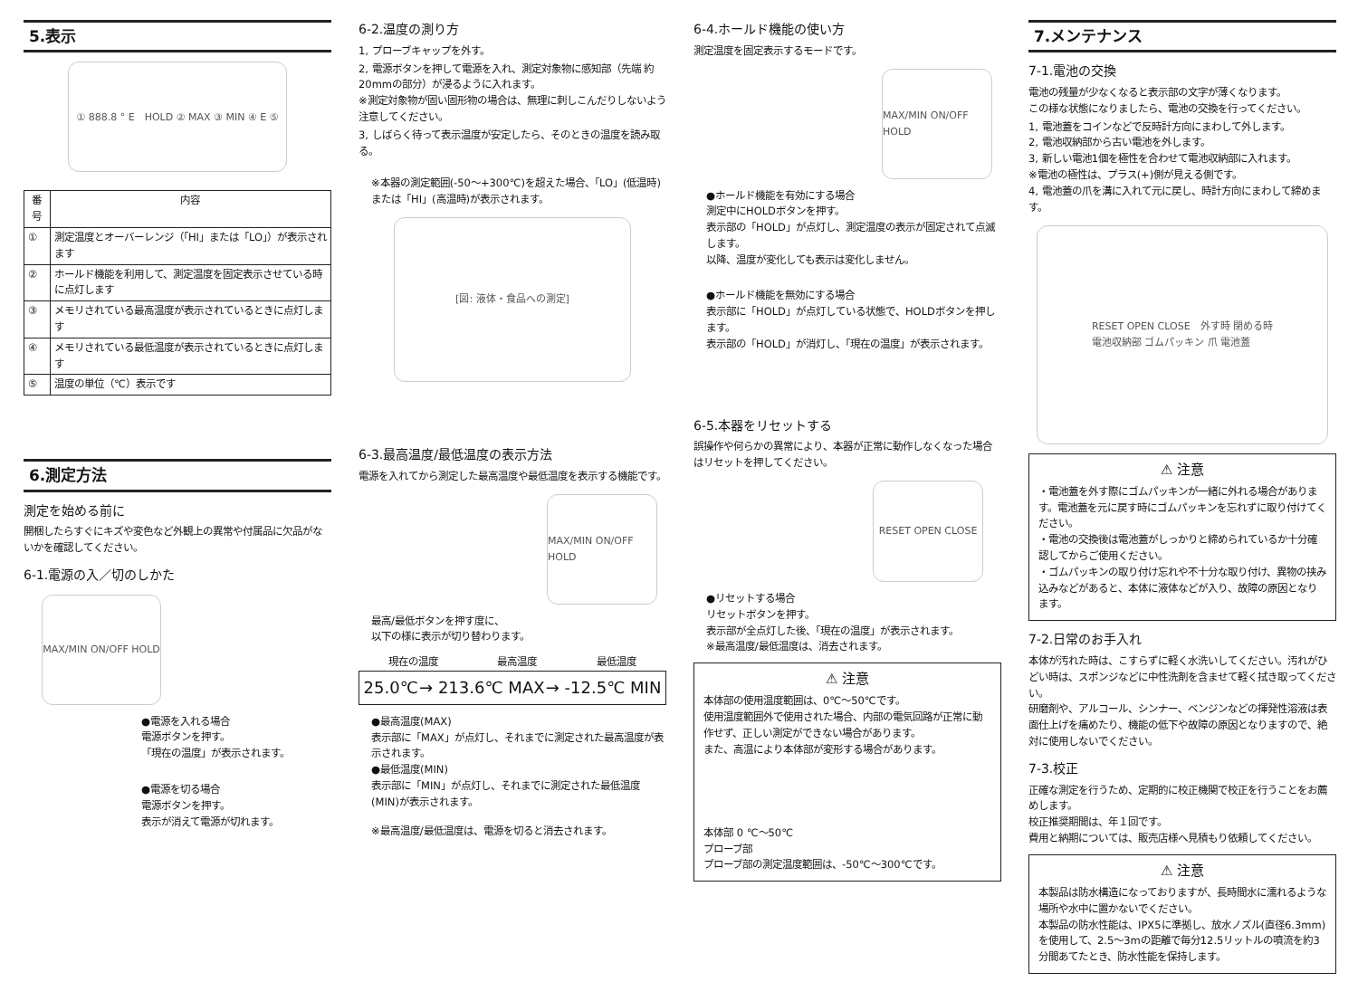5.表示
① 888.8 ° E　HOLD ② MAX ③ MIN ④ E ⑤
| 番号 | 内容 |
| --- | --- |
| ① | 測定温度とオーバーレンジ（「HI」または「LO」）が表示されます |
| ② | ホールド機能を利用して、測定温度を固定表示させている時に点灯します |
| ③ | メモリされている最高温度が表示されているときに点灯します |
| ④ | メモリされている最低温度が表示されているときに点灯します |
| ⑤ | 温度の単位（℃）表示です |
6.測定方法
測定を始める前に
開梱したらすぐにキズや変色など外観上の異常や付属品に欠品がないかを確認してください。
6-1.電源の入／切のしかた
MAX/MIN ON/OFF HOLD
●電源を入れる場合
電源ボタンを押す。
「現在の温度」が表示されます。
●電源を切る場合
電源ボタンを押す。
表示が消えて電源が切れます。
6-2.温度の測り方
1, プローブキャップを外す。
2, 電源ボタンを押して電源を入れ、測定対象物に感知部（先端 約20mmの部分）が浸るように入れます。
※測定対象物が固い固形物の場合は、無理に刺しこんだりしないよう注意してください。
3, しばらく待って表示温度が安定したら、そのときの温度を読み取る。
※本器の測定範囲(-50～+300℃)を超えた場合、「LO」(低温時)または「HI」(高温時)が表示されます。
[図: 液体・食品への測定]
6-3.最高温度/最低温度の表示方法
電源を入れてから測定した最高温度や最低温度を表示する機能です。
MAX/MIN ON/OFF HOLD
最高/最低ボタンを押す度に、
以下の様に表示が切り替わります。
現在の温度 最高温度 最低温度
25.0℃ → 213.6℃ MAX → -12.5℃ MIN
●最高温度(MAX)
表示部に「MAX」が点灯し、それまでに測定された最高温度が表示されます。
●最低温度(MIN)
表示部に「MIN」が点灯し、それまでに測定された最低温度(MIN)が表示されます。
※最高温度/最低温度は、電源を切ると消去されます。
6-4.ホールド機能の使い方
測定温度を固定表示するモードです。
MAX/MIN ON/OFF HOLD
●ホールド機能を有効にする場合
測定中にHOLDボタンを押す。
表示部の「HOLD」が点灯し、測定温度の表示が固定されて点滅します。
以降、温度が変化しても表示は変化しません。
●ホールド機能を無効にする場合
表示部に「HOLD」が点灯している状態で、HOLDボタンを押します。
表示部の「HOLD」が消灯し、「現在の温度」が表示されます。
6-5.本器をリセットする
誤操作や何らかの異常により、本器が正常に動作しなくなった場合はリセットを押してください。
RESET OPEN CLOSE
●リセットする場合
リセットボタンを押す。
表示部が全点灯した後、「現在の温度」が表示されます。
※最高温度/最低温度は、消去されます。
⚠ 注意
本体部の使用温度範囲は、0℃～50℃です。
使用温度範囲外で使用された場合、内部の電気回路が正常に動作せず、正しい測定ができない場合があります。
また、高温により本体部が変形する場合があります。
本体部 0 ℃～50℃
プローブ部
プローブ部の測定温度範囲は、-50℃～300℃です。
7.メンテナンス
7-1.電池の交換
電池の残量が少なくなると表示部の文字が薄くなります。
この様な状態になりましたら、電池の交換を行ってください。
1, 電池蓋をコインなどで反時計方向にまわして外します。
2, 電池収納部から古い電池を外します。
3, 新しい電池1個を極性を合わせて電池収納部に入れます。
※電池の極性は、プラス(+)側が見える側です。
4, 電池蓋の爪を溝に入れて元に戻し、時計方向にまわして締めます。
RESET OPEN CLOSE　外す時 閉める時
電池収納部 ゴムパッキン 爪 電池蓋
⚠ 注意
・電池蓋を外す際にゴムパッキンが一緒に外れる場合があります。電池蓋を元に戻す時にゴムパッキンを忘れずに取り付けてください。
・電池の交換後は電池蓋がしっかりと締められているか十分確認してからご使用ください。
・ゴムパッキンの取り付け忘れや不十分な取り付け、異物の挟み込みなどがあると、本体に液体などが入り、故障の原因となります。
7-2.日常のお手入れ
本体が汚れた時は、こすらずに軽く水洗いしてください。汚れがひどい時は、スポンジなどに中性洗剤を含ませて軽く拭き取ってください。
研磨剤や、アルコール、シンナー、ベンジンなどの揮発性溶液は表面仕上げを痛めたり、機能の低下や故障の原因となりますので、絶対に使用しないでください。
7-3.校正
正確な測定を行うため、定期的に校正機関で校正を行うことをお薦めします。
校正推奨期間は、年１回です。
費用と納期については、販売店様へ見積もり依頼してください。
⚠ 注意
本製品は防水構造になっておりますが、長時間水に濡れるような場所や水中に置かないでください。
本製品の防水性能は、IPX5に準拠し、放水ノズル(直径6.3mm)を使用して、2.5～3mの距離で毎分12.5リットルの噴流を約3分間あてたとき、防水性能を保持します。